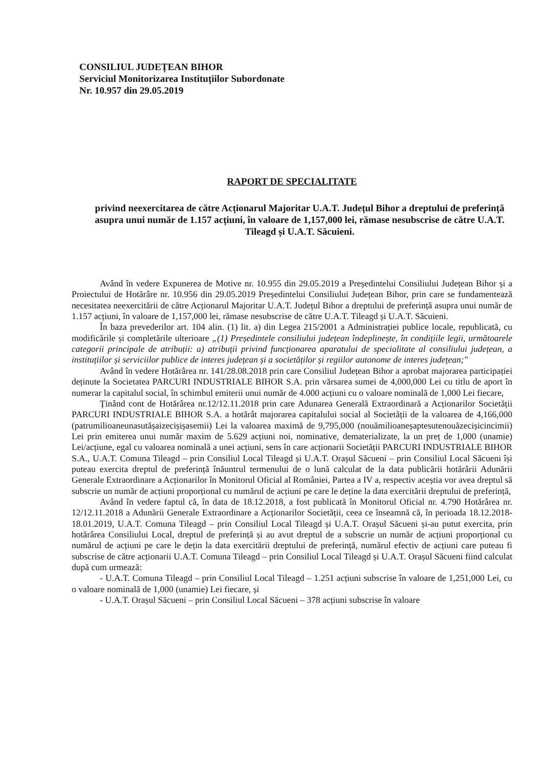CONSILIUL JUDEȚEAN BIHOR
Serviciul Monitorizarea Instituțiilor Subordonate
Nr. 10.957 din 29.05.2019
RAPORT DE SPECIALITATE
privind neexercitarea de către Acționarul Majoritar U.A.T. Județul Bihor a dreptului de preferință asupra unui număr de 1.157 acțiuni, în valoare de 1,157,000 lei, rămase nesubscrise de către U.A.T. Tileagd și U.A.T. Săcuieni.
Având în vedere Expunerea de Motive nr. 10.955 din 29.05.2019 a Președintelui Consiliului Județean Bihor și a Proiectului de Hotărâre nr. 10.956 din 29.05.2019 Președintelui Consiliului Județean Bihor, prin care se fundamentează necesitatea neexercitării de către Acționarul Majoritar U.A.T. Județul Bihor a dreptului de preferință asupra unui număr de 1.157 acțiuni, în valoare de 1,157,000 lei, rămase nesubscrise de către U.A.T. Tileagd și U.A.T. Săcuieni.
În baza prevederilor art. 104 alin. (1) lit. a) din Legea 215/2001 a Administrației publice locale, republicată, cu modificările și completările ulterioare „(1) Președintele consiliului județean îndeplinește, în condițiile legii, următoarele categorii principale de atribuții: a) atribuții privind funcționarea aparatului de specialitate al consiliului județean, a instituțiilor și serviciilor publice de interes județean și a societăților și regiilor autonome de interes județean;"
Având în vedere Hotărârea nr. 141/28.08.2018 prin care Consiliul Județean Bihor a aprobat majorarea participației deținute la Societatea PARCURI INDUSTRIALE BIHOR S.A. prin vărsarea sumei de 4,000,000 Lei cu titlu de aport în numerar la capitalul social, în schimbul emiterii unui număr de 4.000 acțiuni cu o valoare nominală de 1,000 Lei fiecare,
Ținând cont de Hotărârea nr.12/12.11.2018 prin care Adunarea Generală Extraordinară a Acționarilor Societății PARCURI INDUSTRIALE BIHOR S.A. a hotărât majorarea capitalului social al Societății de la valoarea de 4,166,000 (patrumilioaneunasutășaizecișișasemii) Lei la valoarea maximă de 9,795,000 (nouămilioaneșaptesutenouăzecișicincimii) Lei prin emiterea unui număr maxim de 5.629 acțiuni noi, nominative, dematerializate, la un preț de 1,000 (unamie) Lei/acțiune, egal cu valoarea nominală a unei acțiuni, sens în care acționarii Societății PARCURI INDUSTRIALE BIHOR S.A., U.A.T. Comuna Tileagd – prin Consiliul Local Tileagd și U.A.T. Orașul Săcueni – prin Consiliul Local Săcueni își puteau exercita dreptul de preferință înăuntrul termenului de o lună calculat de la data publicării hotărârii Adunării Generale Extraordinare a Acționarilor în Monitorul Oficial al României, Partea a IV a, respectiv aceștia vor avea dreptul să subscrie un număr de acțiuni proporțional cu numărul de acțiuni pe care le deține la data exercitării dreptului de preferință,
Având în vedere faptul că, în data de 18.12.2018, a fost publicată în Monitorul Oficial nr. 4.790 Hotărârea nr. 12/12.11.2018 a Adunării Generale Extraordinare a Acționarilor Societății, ceea ce înseamnă că, în perioada 18.12.2018-18.01.2019, U.A.T. Comuna Tileagd – prin Consiliul Local Tileagd și U.A.T. Orașul Săcueni și-au putut exercita, prin hotărârea Consiliului Local, dreptul de preferință și au avut dreptul de a subscrie un număr de acțiuni proporțional cu numărul de acțiuni pe care le dețin la data exercitării dreptului de preferință, numărul efectiv de acțiuni care puteau fi subscrise de către acționarii U.A.T. Comuna Tileagd – prin Consiliul Local Tileagd și U.A.T. Orașul Săcueni fiind calculat după cum urmează:
- U.A.T. Comuna Tileagd – prin Consiliul Local Tileagd – 1.251 acțiuni subscrise în valoare de 1,251,000 Lei, cu o valoare nominală de 1,000 (unamie) Lei fiecare, și
- U.A.T. Orașul Săcueni – prin Consiliul Local Săcueni – 378 acțiuni subscrise în valoare